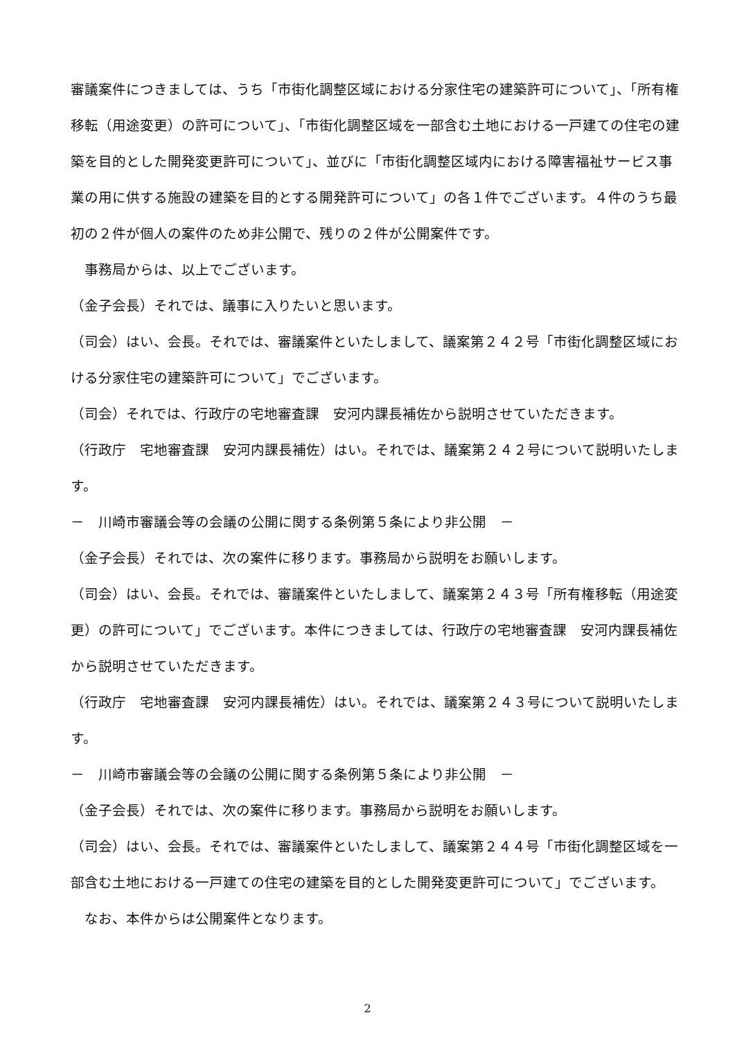審議案件につきましては、うち「市街化調整区域における分家住宅の建築許可について」、「所有権移転（用途変更）の許可について」、「市街化調整区域を一部含む土地における一戸建ての住宅の建築を目的とした開発変更許可について」、並びに「市街化調整区域内における障害福祉サービス事業の用に供する施設の建築を目的とする開発許可について」の各１件でございます。４件のうち最初の２件が個人の案件のため非公開で、残りの２件が公開案件です。
　事務局からは、以上でございます。
（金子会長）それでは、議事に入りたいと思います。
（司会）はい、会長。それでは、審議案件といたしまして、議案第２４２号「市街化調整区域における分家住宅の建築許可について」でございます。
（司会）それでは、行政庁の宅地審査課　安河内課長補佐から説明させていただきます。
（行政庁　宅地審査課　安河内課長補佐）はい。それでは、議案第２４２号について説明いたします。
－　川崎市審議会等の会議の公開に関する条例第５条により非公開　－
（金子会長）それでは、次の案件に移ります。事務局から説明をお願いします。
（司会）はい、会長。それでは、審議案件といたしまして、議案第２４３号「所有権移転（用途変更）の許可について」でございます。本件につきましては、行政庁の宅地審査課　安河内課長補佐から説明させていただきます。
（行政庁　宅地審査課　安河内課長補佐）はい。それでは、議案第２４３号について説明いたします。
－　川崎市審議会等の会議の公開に関する条例第５条により非公開　－
（金子会長）それでは、次の案件に移ります。事務局から説明をお願いします。
（司会）はい、会長。それでは、審議案件といたしまして、議案第２４４号「市街化調整区域を一部含む土地における一戸建ての住宅の建築を目的とした開発変更許可について」でございます。
　なお、本件からは公開案件となります。
2